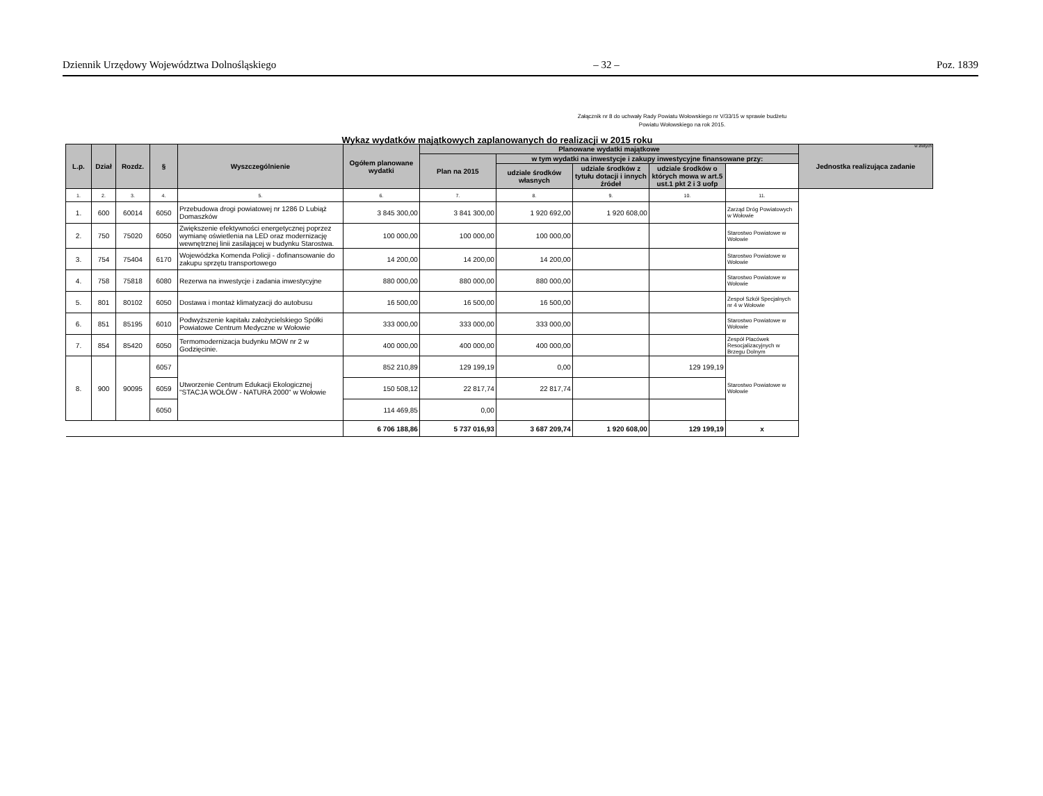Dziennik Urzędowy Województwa Dolnośląskiego – 32 – Poz. 1839
Załącznik nr 8 do uchwały Rady Powiatu Wołowskiego nr V/33/15 w sprawie budżetu Powiatu Wołowskiego na rok 2015.
Wykaz wydatków majątkowych zaplanowanych do realizacji w 2015 roku
w złotych
| L.p. | Dział | Rozdz. | § | Wyszczególnienie | Ogółem planowane wydatki | Planowane wydatki majątkowe | | | | | Jednostka realizująca zadanie |
| --- | --- | --- | --- | --- | --- | --- | --- | --- | --- | --- | --- |
| | | | | | | Plan na 2015 | w tym wydatki na inwestycje i zakupy inwestycyjne finansowane przy: | | | | |
| | | | | | | | udziale środków własnych | udziale środków z tytułu dotacji i innych źródeł | udziale środków o których mowa w art.5 ust.1 pkt 2 i 3 uofp | | |
| 1. | 2. | 3. | 4. | 5. | 6. | 7. | 8. | 9. | 10. | 11. | |
| 1. | 600 | 60014 | 6050 | Przebudowa drogi powiatowej nr 1286 D Lubiąż Domaszków | 3 845 300,00 | 3 841 300,00 | 1 920 692,00 | 1 920 608,00 | | Zarząd Dróg Powiatowych w Wołowie | |
| 2. | 750 | 75020 | 6050 | Zwiększenie efektywności energetycznej poprzez wymianę oświetlenia na LED oraz modernizację wewnętrznej linii zasilającej w budynku Starostwa. | 100 000,00 | 100 000,00 | 100 000,00 | | | Starostwo Powiatowe w Wołowie | |
| 3. | 754 | 75404 | 6170 | Wojewódzka Komenda Policji - dofinansowanie do zakupu sprzętu transportowego | 14 200,00 | 14 200,00 | 14 200,00 | | | Starostwo Powiatowe w Wołowie | |
| 4. | 758 | 75818 | 6080 | Rezerwa na inwestycje i zadania inwestycyjne | 880 000,00 | 880 000,00 | 880 000,00 | | | Starostwo Powiatowe w Wołowie | |
| 5. | 801 | 80102 | 6050 | Dostawa i montaż klimatyzacji do autobusu | 16 500,00 | 16 500,00 | 16 500,00 | | | Zespoł Szkół Specjalnych nr 4 w Wołowie | |
| 6. | 851 | 85195 | 6010 | Podwyższenie kapitału założycielskiego Spółki Powiatowe Centrum Medyczne w Wołowie | 333 000,00 | 333 000,00 | 333 000,00 | | | Starostwo Powiatowe w Wołowie | |
| 7. | 854 | 85420 | 6050 | Termomodernizacja budynku MOW nr 2 w Godzięcinie. | 400 000,00 | 400 000,00 | 400 000,00 | | | Zespół Placówek Resocjalizacyjnych w Brzegu Dolnym | |
| 8. | 900 | 90095 | 6057 | Utworzenie Centrum Edukacji Ekologicznej "STACJA WOŁÓW - NATURA 2000" w Wołowie | 852 210,89 | 129 199,19 | 0,00 | | 129 199,19 | Starostwo Powiatowe w Wołowie | |
| | | | 6059 | | 150 508,12 | 22 817,74 | 22 817,74 | | | | |
| | | | 6050 | | 114 469,85 | 0,00 | | | | | |
| | | | | | 6 706 188,86 | 5 737 016,93 | 3 687 209,74 | 1 920 608,00 | 129 199,19 | x | |